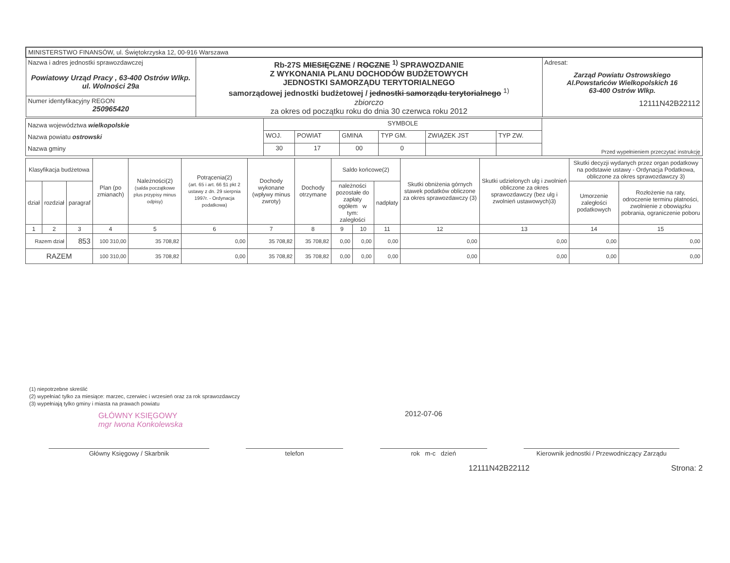| MINISTERSTWO FINANSÓW, ul. Świętokrzyska 12, 00-916 Warszawa | | |
| Nazwa i adres jednostki sprawozdawczej Powiatowy Urząd Pracy , 63-400 Ostrów Wlkp. ul. Wolności 29a | Rb-27S MIESIĘCZNE / ROCZNE <sup>1)</sup> SPRAWOZDANIE Z WYKONANIA PLANU DOCHODÓW BUDŻETOWYCH JEDNOSTKI SAMORZĄDU TERYTORIALNEGO samorządowej jednostki budżetowej / jednostki samorządu terytorialnego <sup>1)</sup> zbiorczo za okres od początku roku do dnia 30 czerwca roku 2012 | Adresat: Zarząd Powiatu Ostrowskiego Al.Powstańców Wielkopolskich 16 63-400 Ostrów Wlkp. 12111N42B22112 |
| Numer identyfikacyjny REGON 250965420 | | |
| Nazwa województwa wielkopolskie Nazwa powiatu ostrowski Nazwa gminy | SYMBOLE | | | | | | Przed wypełnieniem przeczytać instrukcję |
| | WOJ. | POWIAT | GMINA | TYP GM. | ZWIĄZEK JST | TYP ZW. | |
| | 30 | 17 | 00 | 0 | | | |
| Klasyfikacja budżetowa | | | Plan (po zmianach) | Należności(2) (salda początkowe plus przypisy minus odpisy) | Potrącenia(2) (art. 65 i art. 66 §1 pkt 2 ustawy z dn. 29 sierpnia 1997r. - Ordynacja podatkowa) | Dochody wykonane (wpływy minus zwroty) | Dochody otrzymane | Saldo końcowe(2) | | | Skutki obniżenia górnych stawek podatków obliczone za okres sprawozdawczy (3) | Skutki udzielonych ulg i zwolnień obliczone za okres sprawozdawczy (bez ulg i zwolnień ustawowych)3) | Skutki decyzji wydanych przez organ podatkowy na podstawie ustawy - Ordynacja Podatkowa, obliczone za okres sprawozdawczy 3) | |
| --- | --- | --- | --- | --- | --- | --- | --- | --- | --- | --- | --- | --- | --- | --- |
| dział | rozdział | paragraf | | | | | | należności pozostałe do zapłaty ogółem w tym: zaległości | | nadpłaty | | | Umorzenie zaległości podatkowych | Rozłożenie na raty, odroczenie terminu płatności, zwolnienie z obowiązku pobrania, ograniczenie poboru |
| 1 | 2 | 3 | 4 | 5 | 6 | 7 | 8 | 9 | 10 | 11 | 12 | 13 | 14 | 15 |
| Razem dział | | 853 | 100 310,00 | 35 708,82 | 0,00 | 35 708,82 | 35 708,82 | 0,00 | 0,00 | 0,00 | 0,00 | 0,00 | 0,00 | 0,00 |
| RAZEM | | | 100 310,00 | 35 708,82 | 0,00 | 35 708,82 | 35 708,82 | 0,00 | 0,00 | 0,00 | 0,00 | 0,00 | 0,00 | 0,00 |
(1) niepotrzebne skreślić
(2) wypełniać tylko za miesiące: marzec, czerwiec i wrzesień oraz za rok sprawozdawczy
(3) wypełniają tylko gminy i miasta na prawach powiatu
GŁÓWNY KSIĘGOWY
mgr Iwona Konkolewska
2012-07-06
Główny Księgowy / Skarbnik telefon rok m-c dzień Kierownik jednostki / Przewodniczący Zarządu
12111N42B22112 Strona: 2